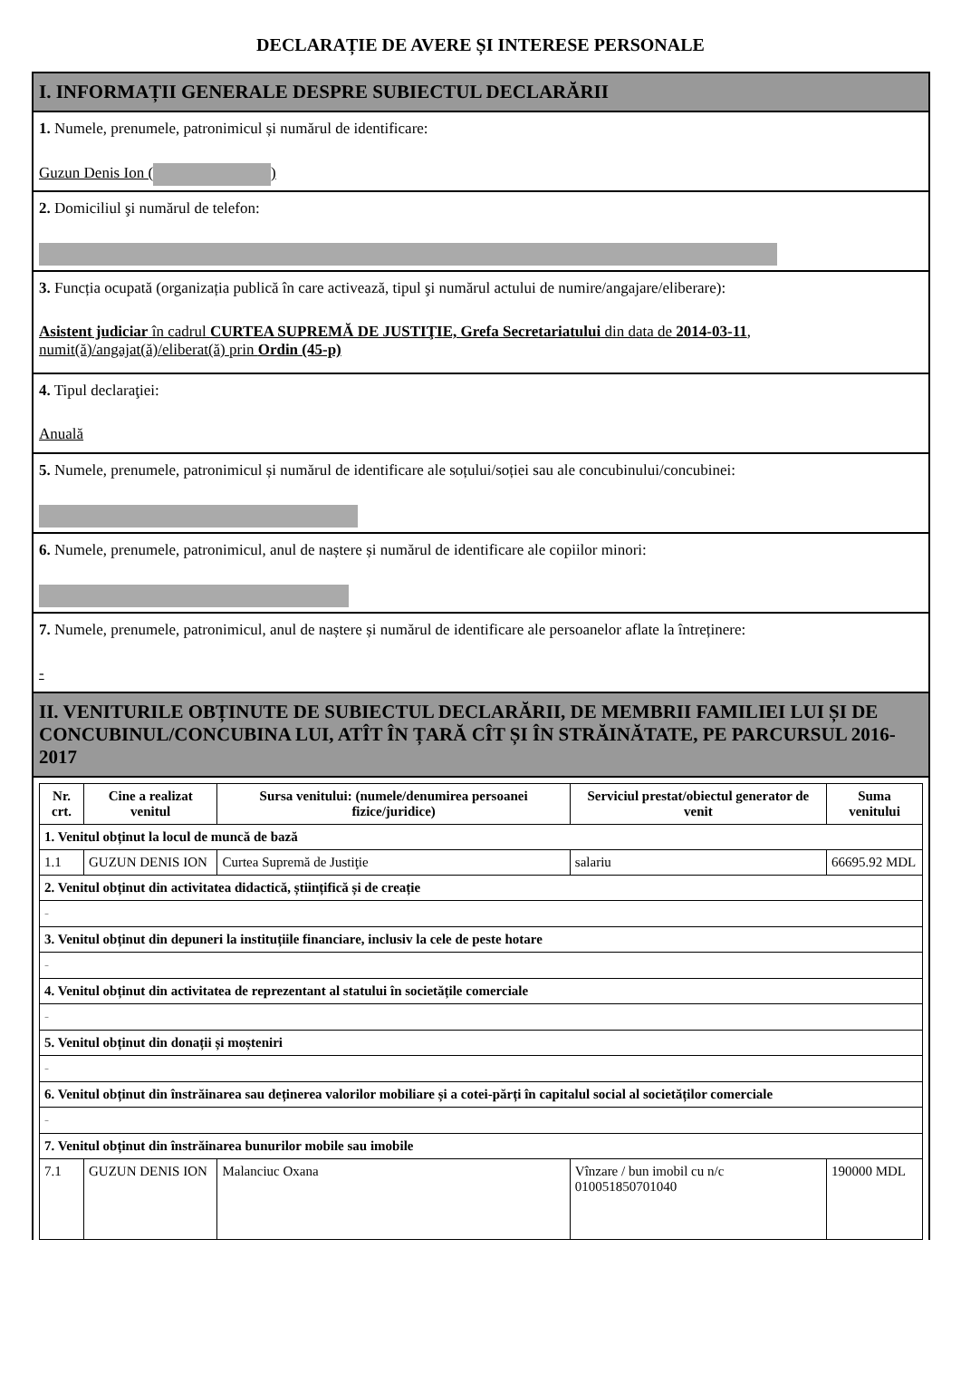DECLARAȚIE DE AVERE ȘI INTERESE PERSONALE
I. INFORMAȚII GENERALE DESPRE SUBIECTUL DECLARĂRII
1. Numele, prenumele, patronimicul și numărul de identificare:
Guzun Denis Ion ( )
2. Domiciliul şi numărul de telefon:
3. Funcția ocupată (organizația publică în care activează, tipul şi numărul actului de numire/angajare/eliberare):
Asistent judiciar în cadrul CURTEA SUPREMĂ DE JUSTIŢIE, Grefa Secretariatului din data de 2014-03-11, numit(ă)/angajat(ă)/eliberat(ă) prin Ordin (45-p)
4. Tipul declaraţiei:
Anuală
5. Numele, prenumele, patronimicul și numărul de identificare ale soțului/soției sau ale concubinului/concubinei:
6. Numele, prenumele, patronimicul, anul de naștere și numărul de identificare ale copiilor minori:
7. Numele, prenumele, patronimicul, anul de naștere și numărul de identificare ale persoanelor aflate la întreținere:
-
II. VENITURILE OBȚINUTE DE SUBIECTUL DECLARĂRII, DE MEMBRII FAMILIEI LUI ȘI DE CONCUBINUL/CONCUBINA LUI, ATÎT ÎN ȚARĂ CÎT ȘI ÎN STRĂINĂTATE, PE PARCURSUL 2016-2017
| Nr. crt. | Cine a realizat venitul | Sursa venitului: (numele/denumirea persoanei fizice/juridice) | Serviciul prestat/obiectul generator de venit | Suma venitului |
| --- | --- | --- | --- | --- |
| 1. Venitul obținut la locul de muncă de bază | | | | |
| 1.1 | GUZUN DENIS ION | Curtea Supremă de Justiţie | salariu | 66695.92 MDL |
| 2. Venitul obținut din activitatea didactică, științifică și de creație | | | | |
| - | | | | |
| 3. Venitul obținut din depuneri la instituțiile financiare, inclusiv la cele de peste hotare | | | | |
| - | | | | |
| 4. Venitul obținut din activitatea de reprezentant al statului în societățile comerciale | | | | |
| - | | | | |
| 5. Venitul obținut din donații și moșteniri | | | | |
| - | | | | |
| 6. Venitul obținut din înstrăinarea sau deținerea valorilor mobiliare și a cotei-părți în capitalul social al societăților comerciale | | | | |
| - | | | | |
| 7. Venitul obținut din înstrăinarea bunurilor mobile sau imobile | | | | |
| 7.1 | GUZUN DENIS ION | Malanciuc Oxana | Vînzare / bun imobil cu n/c 010051850701040 | 190000 MDL |